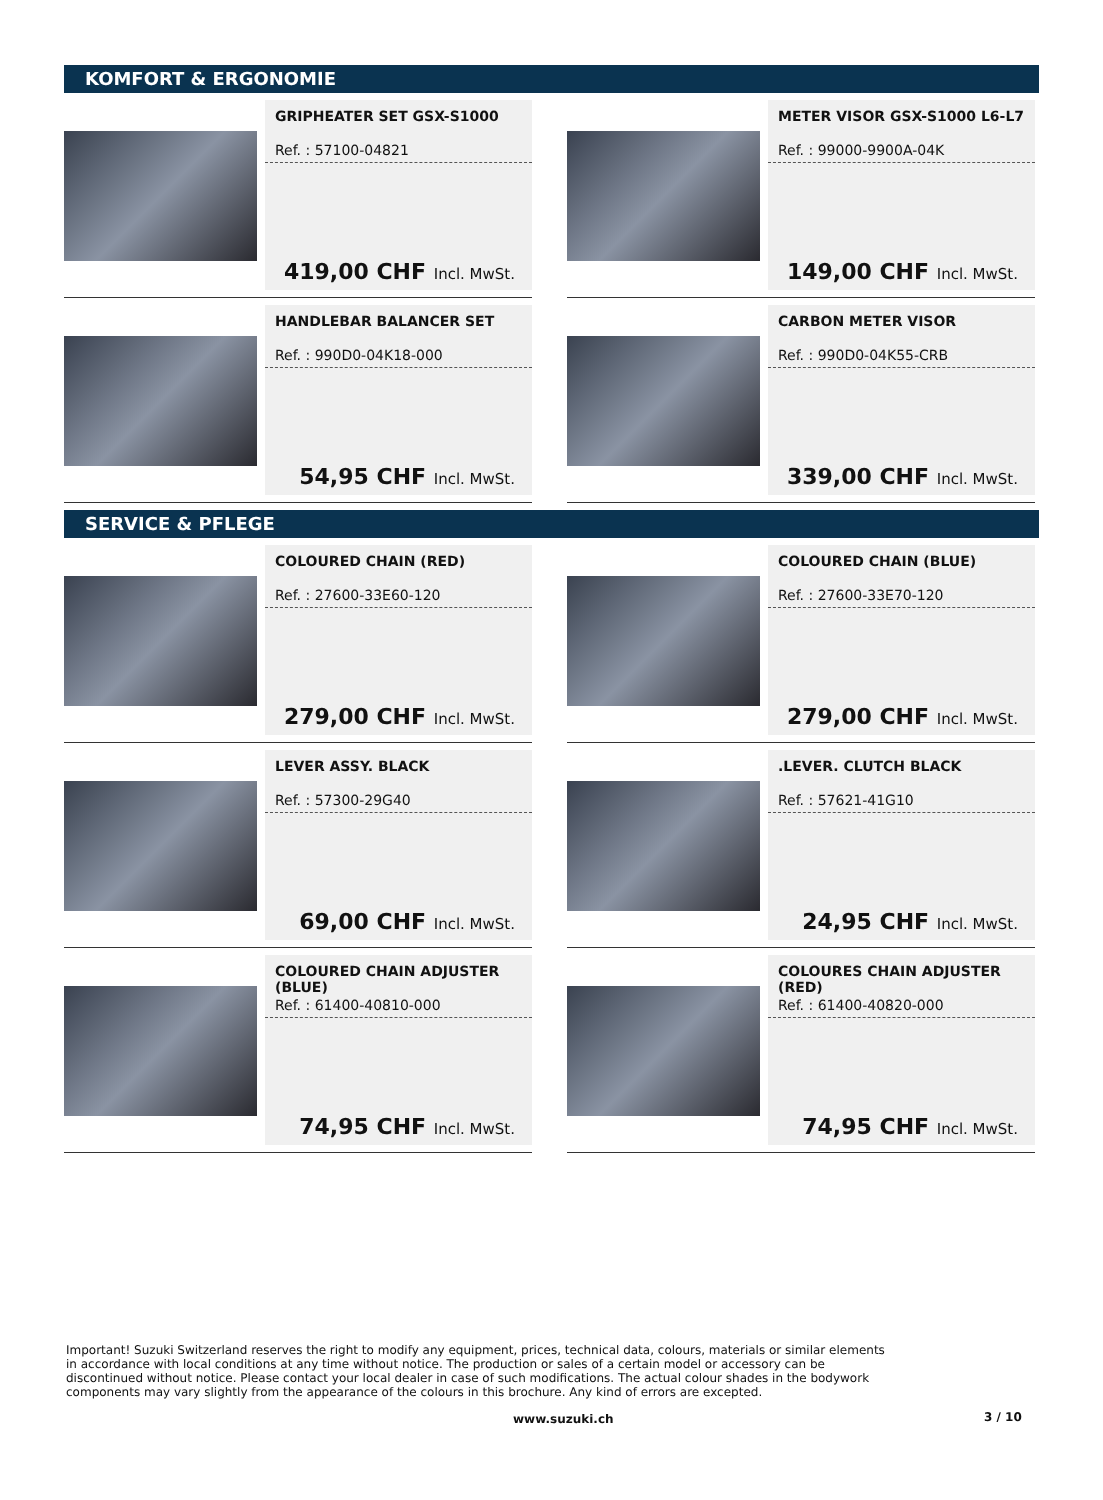KOMFORT & ERGONOMIE
GRIPHEATER SET GSX-S1000
Ref. : 57100-04821
419,00 CHF Incl. MwSt.
METER VISOR GSX-S1000 L6-L7
Ref. : 99000-9900A-04K
149,00 CHF Incl. MwSt.
HANDLEBAR BALANCER SET
Ref. : 990D0-04K18-000
54,95 CHF Incl. MwSt.
CARBON METER VISOR
Ref. : 990D0-04K55-CRB
339,00 CHF Incl. MwSt.
SERVICE & PFLEGE
COLOURED CHAIN (RED)
Ref. : 27600-33E60-120
279,00 CHF Incl. MwSt.
COLOURED CHAIN (BLUE)
Ref. : 27600-33E70-120
279,00 CHF Incl. MwSt.
LEVER ASSY. BLACK
Ref. : 57300-29G40
69,00 CHF Incl. MwSt.
.LEVER. CLUTCH BLACK
Ref. : 57621-41G10
24,95 CHF Incl. MwSt.
COLOURED CHAIN ADJUSTER (BLUE)
Ref. : 61400-40810-000
74,95 CHF Incl. MwSt.
COLOURES CHAIN ADJUSTER (RED)
Ref. : 61400-40820-000
74,95 CHF Incl. MwSt.
Important! Suzuki Switzerland reserves the right to modify any equipment, prices, technical data, colours, materials or similar elements in accordance with local conditions at any time without notice. The production or sales of a certain model or accessory can be discontinued without notice. Please contact your local dealer in case of such modifications. The actual colour shades in the bodywork components may vary slightly from the appearance of the colours in this brochure. Any kind of errors are excepted.
www.suzuki.ch 3 / 10